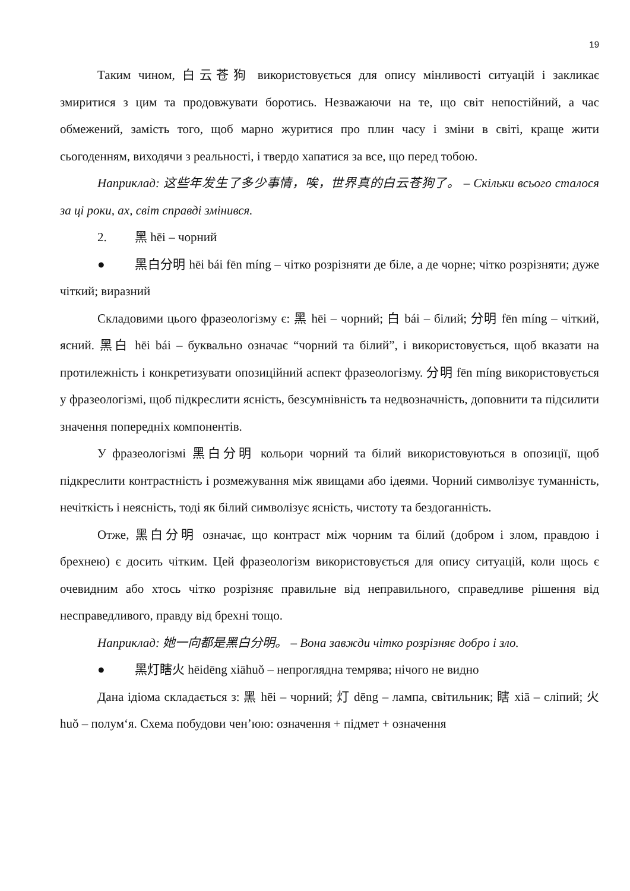19
Таким чином, 白云苍狗 використовується для опису мінливості ситуацій і закликає змиритися з цим та продовжувати боротись. Незважаючи на те, що світ непостійний, а час обмежений, замість того, щоб марно журитися про плин часу і зміни в світі, краще жити сьогоденням, виходячи з реальності, і твердо хапатися за все, що перед тобою.
Наприклад: 这些年发生了多少事情，唉，世界真的白云苍狗了。 – Скільки всього сталося за ці роки, ах, світ справді змінився.
2. 黑 hēi – чорний
● 黑白分明 hēi bái fēn míng – чітко розрізняти де біле, а де чорне; чітко розрізняти; дуже чіткий; виразний
Складовими цього фразеологізму є: 黑 hēi – чорний; 白 bái – білий; 分明 fēn míng – чіткий, ясний. 黑白 hēi bái – буквально означає “чорний та білий”, і використовується, щоб вказати на протилежність і конкретизувати опозиційний аспект фразеологізму. 分明 fēn míng використовується у фразеологізмі, щоб підкреслити ясність, безсумнівність та недвозначність, доповнити та підсилити значення попередніх компонентів.
У фразеологізмі 黑白分明 кольори чорний та білий використовуються в опозиції, щоб підкреслити контрастність і розмежування між явищами або ідеями. Чорний символізує туманність, нечіткість і неясність, тоді як білий символізує ясність, чистоту та бездоганність.
Отже, 黑白分明 означає, що контраст між чорним та білий (добром і злом, правдою і брехнею) є досить чітким. Цей фразеологізм використовується для опису ситуацій, коли щось є очевидним або хтось чітко розрізняє правильне від неправильного, справедливе рішення від несправедливого, правду від брехні тощо.
Наприклад: 她一向都是黑白分明。 – Вона завжди чітко розрізняє добро і зло.
● 黑灯瞎火 hēidēng xiāhuǒ – непроглядна темрява; нічого не видно
Дана ідіома складається з: 黑 hēi – чорний; 灯 dēng – лампа, світильник; 瞎 xiā – сліпий; 火 huǒ – полум‘я. Схема побудови чен’юю: означення + підмет + означення